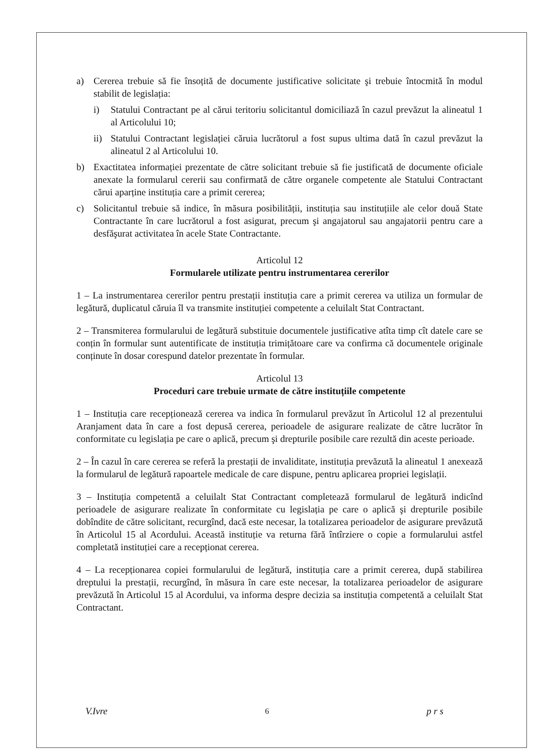a) Cererea trebuie să fie însoțită de documente justificative solicitate şi trebuie întocmită în modul stabilit de legislația:
i) Statului Contractant pe al cărui teritoriu solicitantul domiciliază în cazul prevăzut la alineatul 1 al Articolului 10;
ii) Statului Contractant legislației căruia lucrătorul a fost supus ultima dată în cazul prevăzut la alineatul 2 al Articolului 10.
b) Exactitatea informației prezentate de către solicitant trebuie să fie justificată de documente oficiale anexate la formularul cererii sau confirmată de către organele competente ale Statului Contractant cărui aparține instituția care a primit cererea;
c) Solicitantul trebuie să indice, în măsura posibilității, instituția sau instituțiile ale celor două State Contractante în care lucrătorul a fost asigurat, precum şi angajatorul sau angajatorii pentru care a desfăşurat activitatea în acele State Contractante.
Articolul 12
Formularele utilizate pentru instrumentarea cererilor
1 – La instrumentarea cererilor pentru prestații instituția care a primit cererea va utiliza un formular de legătură, duplicatul căruia îl va transmite instituției competente a celuilalt Stat Contractant.
2 – Transmiterea formularului de legătură substituie documentele justificative atîta timp cît datele care se conțin în formular sunt autentificate de instituția trimițătoare care va confirma că documentele originale conținute în dosar corespund datelor prezentate în formular.
Articolul 13
Proceduri care trebuie urmate de către instituțiile competente
1 – Instituția care recepționează cererea va indica în formularul prevăzut în Articolul 12 al prezentului Aranjament data în care a fost depusă cererea, perioadele de asigurare realizate de către lucrător în conformitate cu legislația pe care o aplică, precum şi drepturile posibile care rezultă din aceste perioade.
2 – În cazul în care cererea se referă la prestații de invaliditate, instituția prevăzută la alineatul 1 anexează la formularul de legătură rapoartele medicale de care dispune, pentru aplicarea propriei legislații.
3 – Instituția competentă a celuilalt Stat Contractant completează formularul de legătură indicînd perioadele de asigurare realizate în conformitate cu legislația pe care o aplică şi drepturile posibile dobîndite de către solicitant, recurgînd, dacă este necesar, la totalizarea perioadelor de asigurare prevăzută în Articolul 15 al Acordului. Această instituție va returna fără întîrziere o copie a formularului astfel completată instituției care a recepționat cererea.
4 – La recepționarea copiei formularului de legătură, instituția care a primit cererea, după stabilirea dreptului la prestații, recurgînd, în măsura în care este necesar, la totalizarea perioadelor de asigurare prevăzută în Articolul 15 al Acordului, va informa despre decizia sa instituția competentă a celuilalt Stat Contractant.
V.Ivre 6 p r s